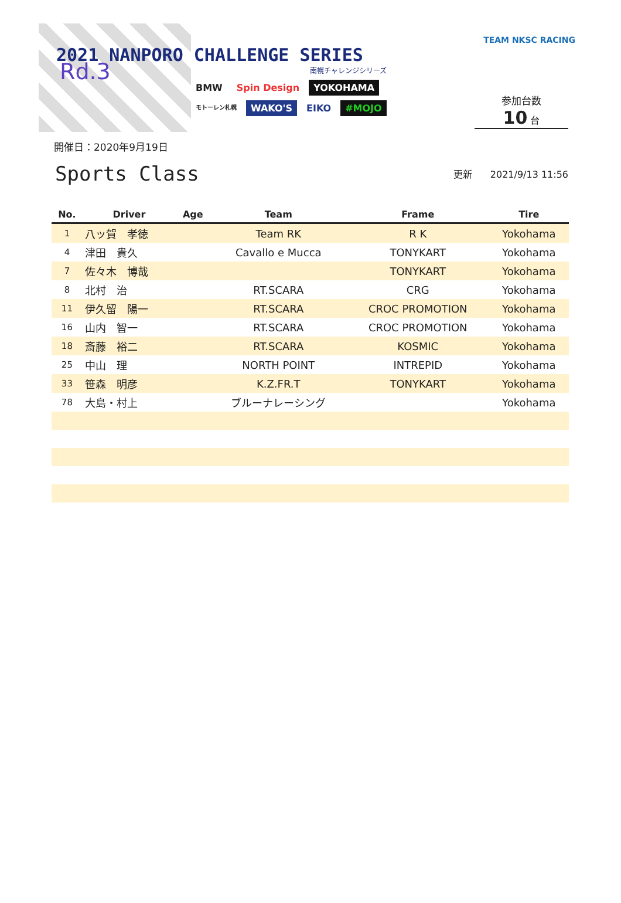Rd.3
2021 NANPORO CHALLENGE SERIES
南幌チャレンジシリーズ
BMW Spin Design YOKOHAMA
モトーレン札幌 WAKO'S EIKO #MOJO
TEAM NKSC RACING
参加台数
10 台
開催日：2020年9月19日
Sports Class
更新 2021/9/13 11:56
| No. | Driver | Age | Team | Frame | Tire |
| --- | --- | --- | --- | --- | --- |
| 1 | 八ッ賀 孝徳 | | Team RK | R K | Yokohama |
| 4 | 津田 貴久 | | Cavallo e Mucca | TONYKART | Yokohama |
| 7 | 佐々木 博哉 | | | TONYKART | Yokohama |
| 8 | 北村 治 | | RT.SCARA | CRG | Yokohama |
| 11 | 伊久留 陽一 | | RT.SCARA | CROC PROMOTION | Yokohama |
| 16 | 山内 智一 | | RT.SCARA | CROC PROMOTION | Yokohama |
| 18 | 斎藤 裕二 | | RT.SCARA | KOSMIC | Yokohama |
| 25 | 中山 理 | | NORTH POINT | INTREPID | Yokohama |
| 33 | 笹森 明彦 | | K.Z.FR.T | TONYKART | Yokohama |
| 78 | 大島・村上 | | ブルーナレーシング | | Yokohama |